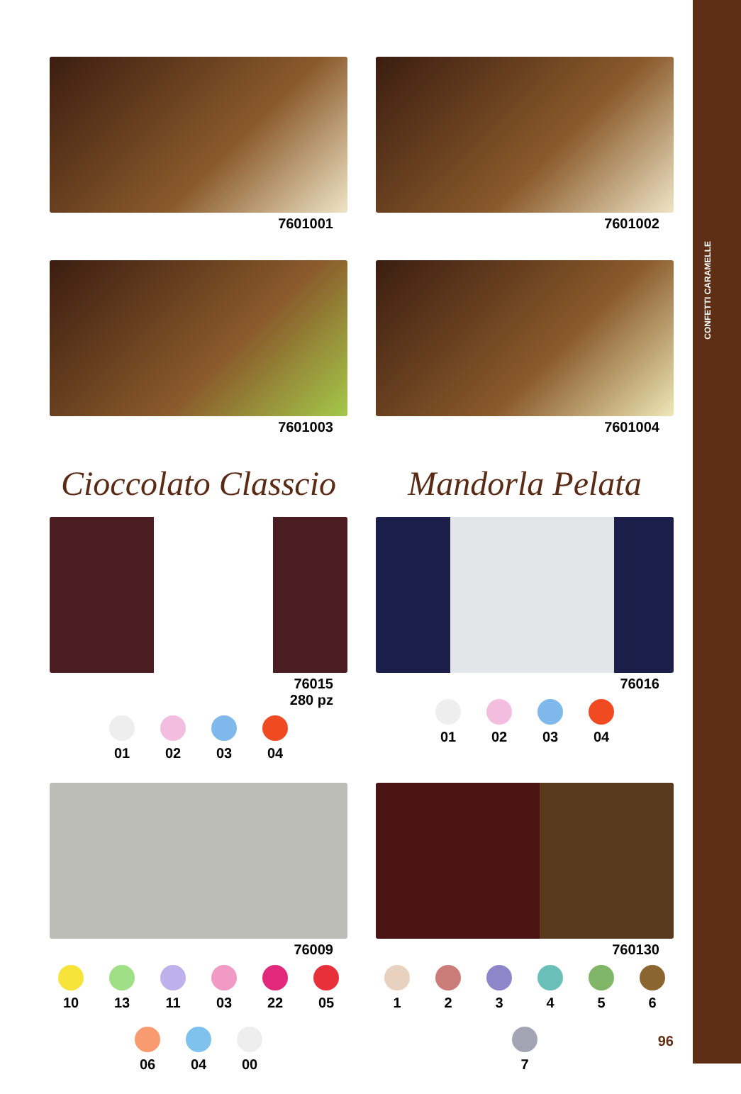CONFETTI CARAMELLE
7601001
7601002
7601003
7601004
Cioccolato Classcio
76015
280 pz
01 02 03 04
Mandorla Pelata
76016
01 02 03 04
76009
10 13 11 03 22 05 06 04 00
760130
1 2 3 4 5 6 7
96